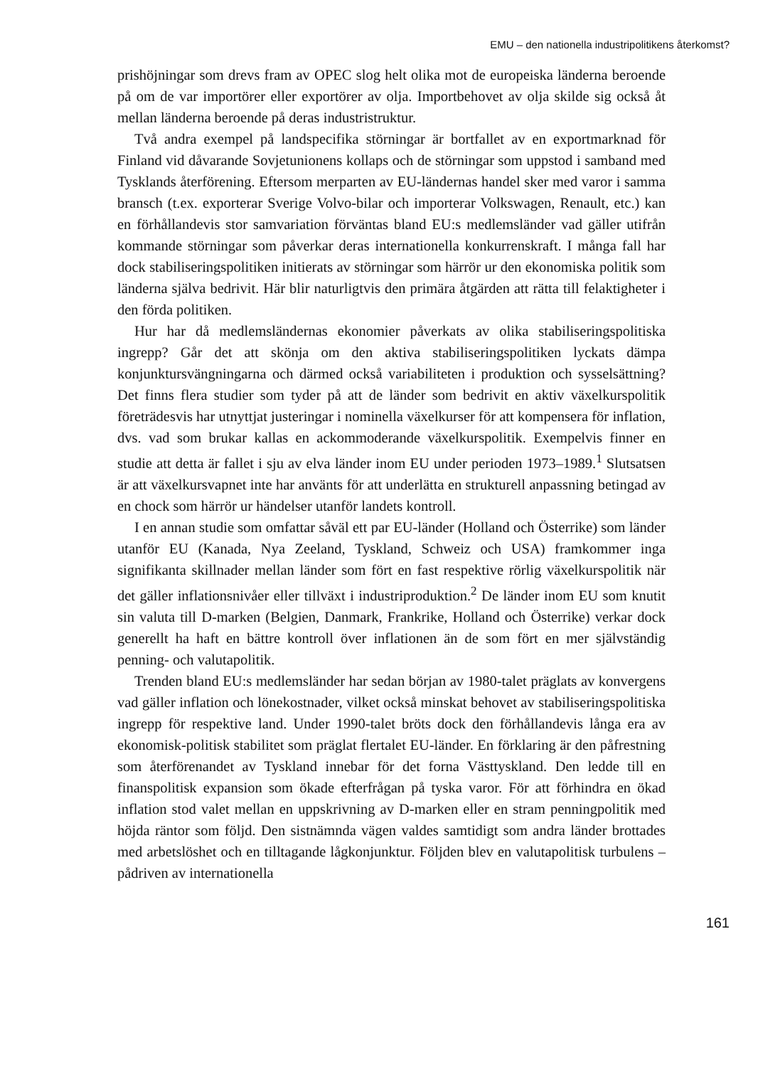EMU – den nationella industripolitikens återkomst?
prishöjningar som drevs fram av OPEC slog helt olika mot de europeiska länderna beroende på om de var importörer eller exportörer av olja. Importbehovet av olja skilde sig också åt mellan länderna beroende på deras industristruktur.
Två andra exempel på landspecifika störningar är bortfallet av en exportmarknad för Finland vid dåvarande Sovjetunionens kollaps och de störningar som uppstod i samband med Tysklands återförening. Eftersom merparten av EU-ländernas handel sker med varor i samma bransch (t.ex. exporterar Sverige Volvo-bilar och importerar Volkswagen, Renault, etc.) kan en förhållandevis stor samvariation förväntas bland EU:s medlemsländer vad gäller utifrån kommande störningar som påverkar deras internationella konkurrenskraft. I många fall har dock stabiliseringspolitiken initierats av störningar som härrör ur den ekonomiska politik som länderna själva bedrivit. Här blir naturligtvis den primära åtgärden att rätta till felaktigheter i den förda politiken.
Hur har då medlemsländernas ekonomier påverkats av olika stabiliseringspolitiska ingrepp? Går det att skönja om den aktiva stabiliseringspolitiken lyckats dämpa konjunktursvängningarna och därmed också variabiliteten i produktion och sysselsättning? Det finns flera studier som tyder på att de länder som bedrivit en aktiv växelkurspolitik företrädesvis har utnyttjat justeringar i nominella växelkurser för att kompensera för inflation, dvs. vad som brukar kallas en ackommoderande växelkurspolitik. Exempelvis finner en studie att detta är fallet i sju av elva länder inom EU under perioden 1973–1989.<sup>1</sup> Slutsatsen är att växelkursvapnet inte har använts för att underlätta en strukturell anpassning betingad av en chock som härrör ur händelser utanför landets kontroll.
I en annan studie som omfattar såväl ett par EU-länder (Holland och Österrike) som länder utanför EU (Kanada, Nya Zeeland, Tyskland, Schweiz och USA) framkommer inga signifikanta skillnader mellan länder som fört en fast respektive rörlig växelkurspolitik när det gäller inflationsnivåer eller tillväxt i industriproduktion.<sup>2</sup> De länder inom EU som knutit sin valuta till D-marken (Belgien, Danmark, Frankrike, Holland och Österrike) verkar dock generellt ha haft en bättre kontroll över inflationen än de som fört en mer självständig penning- och valutapolitik.
Trenden bland EU:s medlemsländer har sedan början av 1980-talet präglats av konvergens vad gäller inflation och lönekostnader, vilket också minskat behovet av stabiliseringspolitiska ingrepp för respektive land. Under 1990-talet bröts dock den förhållandevis långa era av ekonomisk-politisk stabilitet som präglat flertalet EU-länder. En förklaring är den påfrestning som återförenandet av Tyskland innebar för det forna Västtyskland. Den ledde till en finanspolitisk expansion som ökade efterfrågan på tyska varor. För att förhindra en ökad inflation stod valet mellan en uppskrivning av D-marken eller en stram penningpolitik med höjda räntor som följd. Den sistnämnda vägen valdes samtidigt som andra länder brottades med arbetslöshet och en tilltagande lågkonjunktur. Följden blev en valutapolitisk turbulens – pådriven av internationella
161